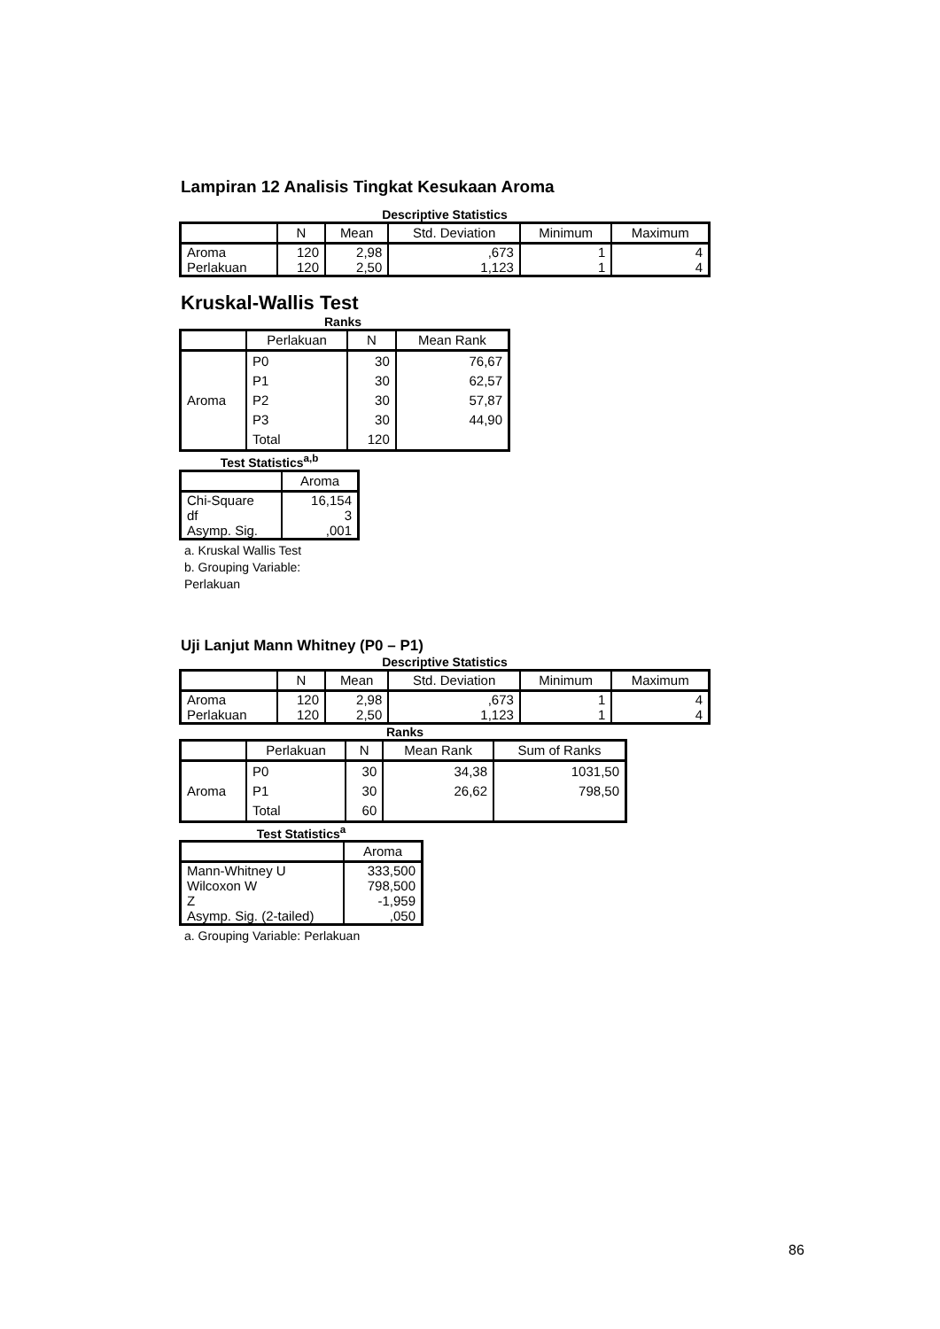Lampiran 12 Analisis Tingkat Kesukaan Aroma
Descriptive Statistics
| | N | Mean | Std. Deviation | Minimum | Maximum |
| --- | --- | --- | --- | --- | --- |
| Aroma Perlakuan | 120 120 | 2,98 2,50 | ,673 1,123 | 1 1 | 4 4 |
Kruskal-Wallis Test
Ranks
| | Perlakuan | N | Mean Rank |
| --- | --- | --- | --- |
| Aroma | P0 | 30 | 76,67 |
| | P1 | 30 | 62,57 |
| | P2 | 30 | 57,87 |
| | P3 | 30 | 44,90 |
| | Total | 120 | |
Test Statistics<sup>a,b</sup>
| | Aroma |
| --- | --- |
| Chi-Square df Asymp. Sig. | 16,154 3 ,001 |
a. Kruskal Wallis Test
b. Grouping Variable:
Perlakuan
Uji Lanjut Mann Whitney (P0 – P1)
Descriptive Statistics
| | N | Mean | Std. Deviation | Minimum | Maximum |
| --- | --- | --- | --- | --- | --- |
| Aroma Perlakuan | 120 120 | 2,98 2,50 | ,673 1,123 | 1 1 | 4 4 |
Ranks
| | Perlakuan | N | Mean Rank | Sum of Ranks |
| --- | --- | --- | --- | --- |
| Aroma | P0 | 30 | 34,38 | 1031,50 |
| | P1 | 30 | 26,62 | 798,50 |
| | Total | 60 | | |
Test Statistics<sup>a</sup>
| | Aroma |
| --- | --- |
| Mann-Whitney U Wilcoxon W Z Asymp. Sig. (2-tailed) | 333,500 798,500 -1,959 ,050 |
a. Grouping Variable: Perlakuan
86